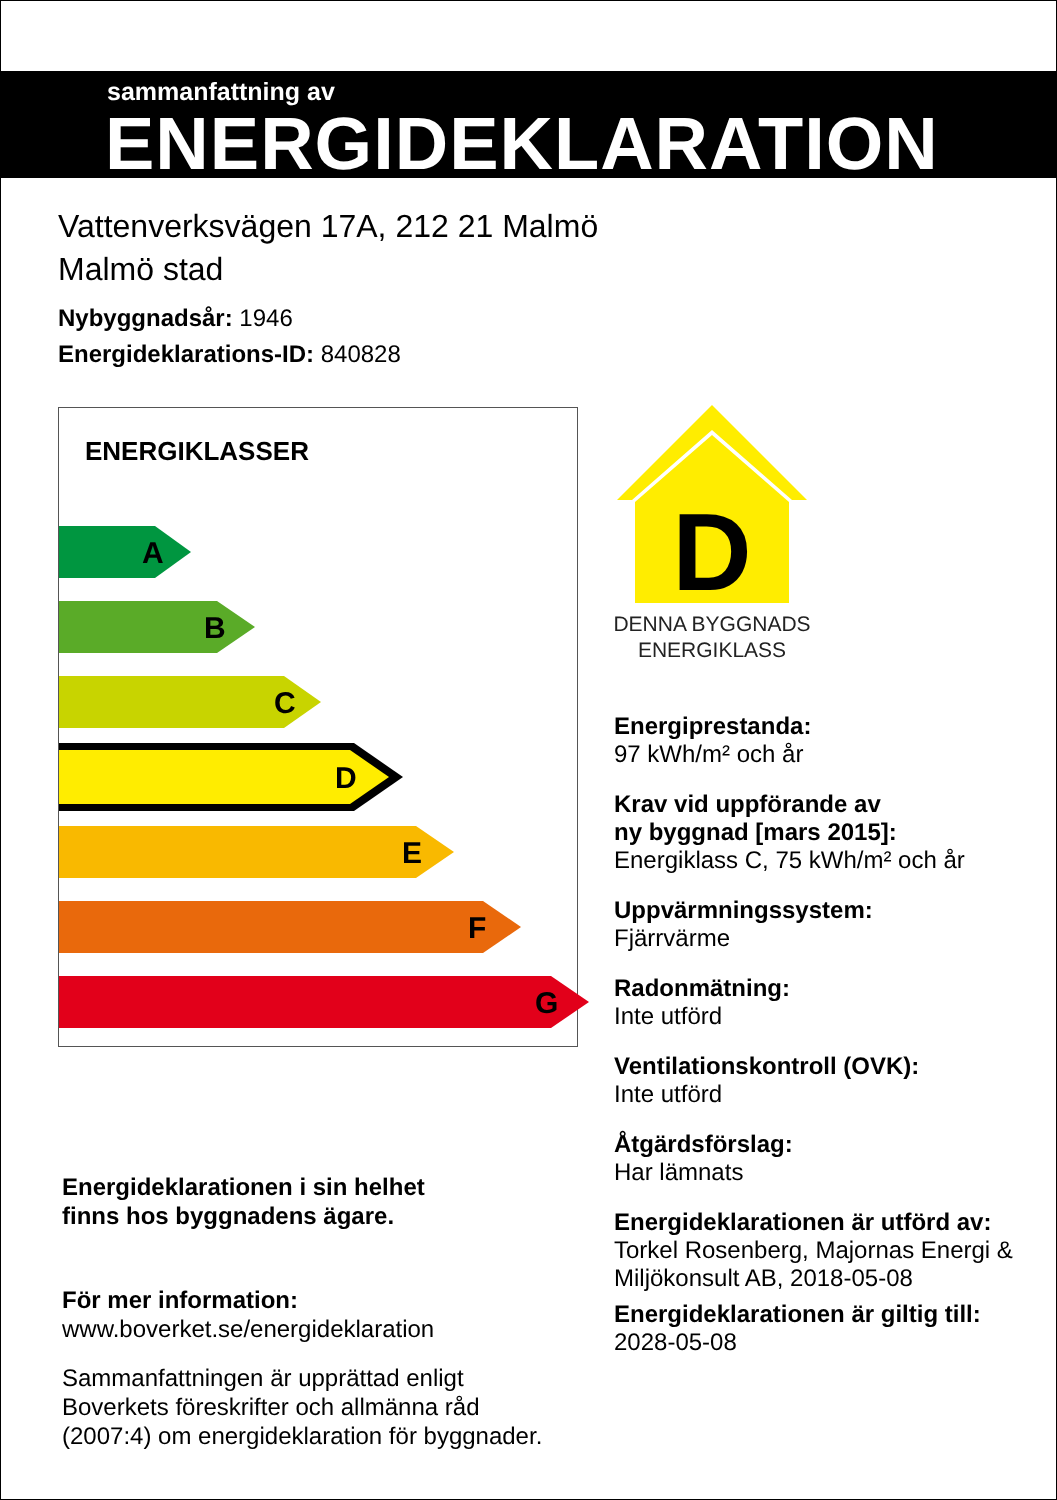sammanfattning av
ENERGIDEKLARATION
Vattenverksvägen 17A, 212 21 Malmö
Malmö stad
Nybyggnadsår: 1946
Energideklarations-ID: 840828
ENERGIKLASSER
A
B
C
D
E
F
G
D
DENNA BYGGNADS
ENERGIKLASS
Energiprestanda:
97 kWh/m² och år
Krav vid uppförande av
ny byggnad [mars 2015]:
Energiklass C, 75 kWh/m² och år
Uppvärmningssystem:
Fjärrvärme
Radonmätning:
Inte utförd
Ventilationskontroll (OVK):
Inte utförd
Åtgärdsförslag:
Har lämnats
Energideklarationen är utförd av:
Torkel Rosenberg, Majornas Energi & Miljökonsult AB, 2018-05-08
Energideklarationen är giltig till:
2028-05-08
Energideklarationen i sin helhet
finns hos byggnadens ägare.
För mer information:
www.boverket.se/energideklaration
Sammanfattningen är upprättad enligt
Boverkets föreskrifter och allmänna råd
(2007:4) om energideklaration för byggnader.